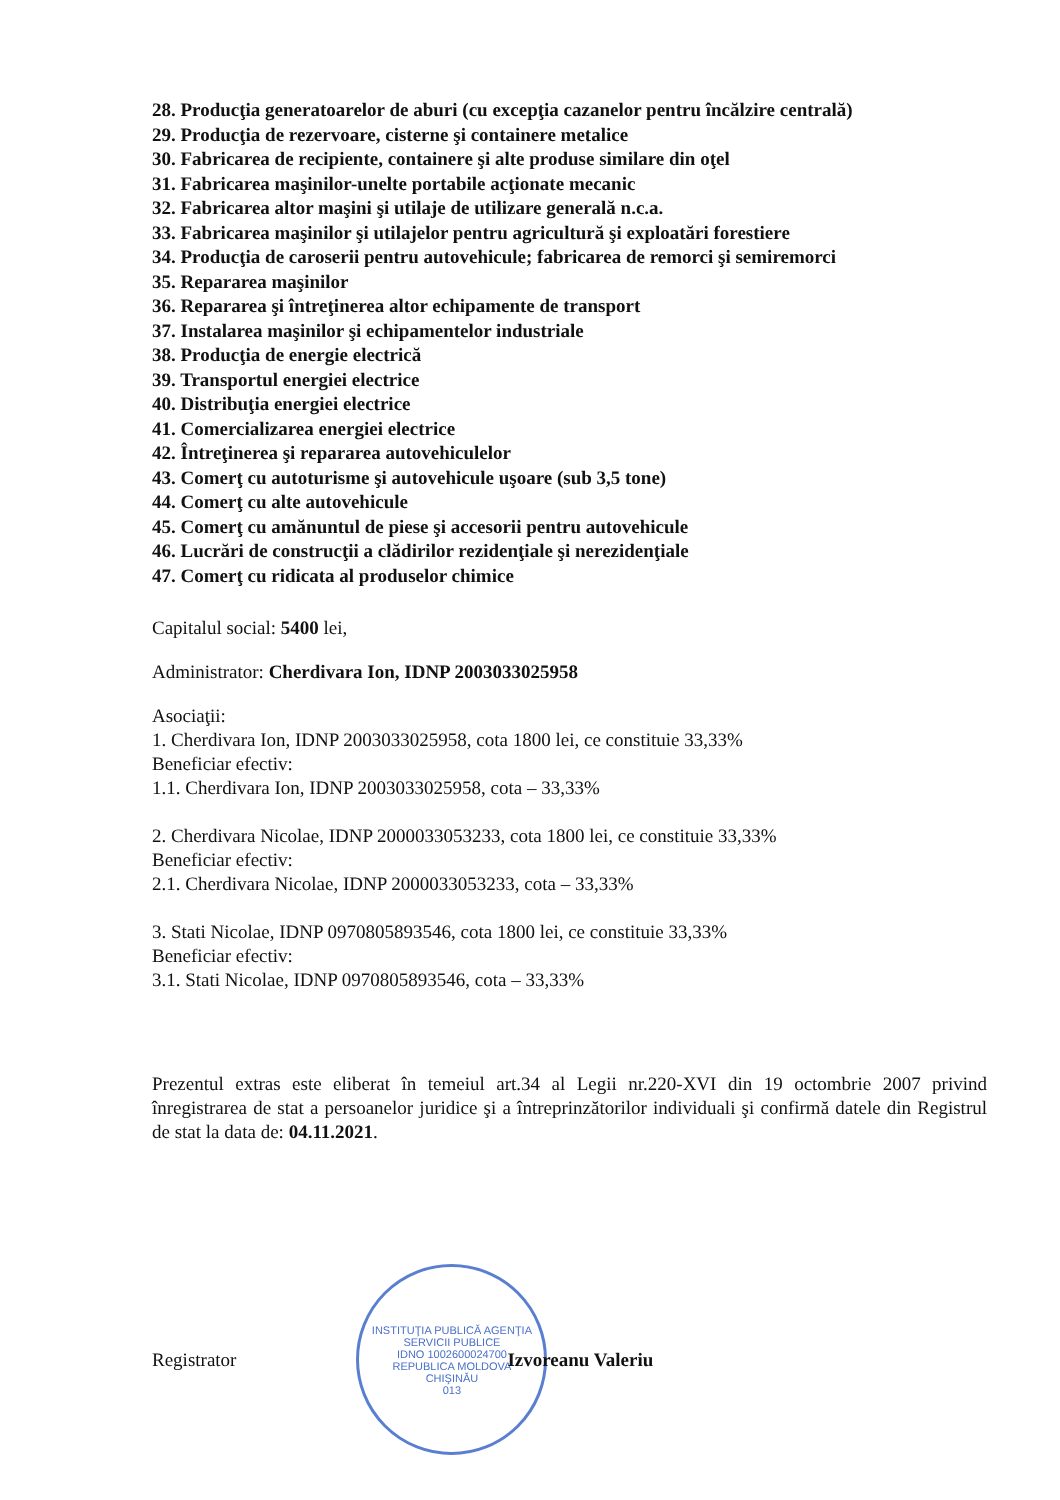28. Producţia generatoarelor de aburi (cu excepţia cazanelor pentru încălzire centrală)
29. Producţia de rezervoare, cisterne şi containere metalice
30. Fabricarea de recipiente, containere şi alte produse similare din oţel
31. Fabricarea maşinilor-unelte portabile acţionate mecanic
32. Fabricarea altor maşini şi utilaje de utilizare generală n.c.a.
33. Fabricarea maşinilor şi utilajelor pentru agricultură şi exploatări forestiere
34. Producţia de caroserii pentru autovehicule; fabricarea de remorci şi semiremorci
35. Repararea maşinilor
36. Repararea şi întreţinerea altor echipamente de transport
37. Instalarea maşinilor şi echipamentelor industriale
38. Producţia de energie electrică
39. Transportul energiei electrice
40. Distribuţia energiei electrice
41. Comercializarea energiei electrice
42. Întreţinerea şi repararea autovehiculelor
43. Comerţ cu autoturisme şi autovehicule uşoare (sub 3,5 tone)
44. Comerţ cu alte autovehicule
45. Comerţ cu amănuntul de piese şi accesorii pentru autovehicule
46. Lucrări de construcţii a clădirilor rezidenţiale şi nerezidenţiale
47. Comerţ cu ridicata al produselor chimice
Capitalul social: 5400 lei,
Administrator: Cherdivara Ion, IDNP 2003033025958
Asociaţii:
1. Cherdivara Ion, IDNP 2003033025958, cota 1800 lei, ce constituie 33,33%
Beneficiar efectiv:
1.1. Cherdivara Ion, IDNP 2003033025958, cota – 33,33%
2. Cherdivara Nicolae, IDNP 2000033053233, cota 1800 lei, ce constituie 33,33%
Beneficiar efectiv:
2.1. Cherdivara Nicolae, IDNP 2000033053233, cota – 33,33%
3. Stati Nicolae, IDNP 0970805893546, cota 1800 lei, ce constituie 33,33%
Beneficiar efectiv:
3.1. Stati Nicolae, IDNP 0970805893546, cota – 33,33%
Prezentul extras este eliberat în temeiul art.34 al Legii nr.220-XVI din 19 octombrie 2007 privind înregistrarea de stat a persoanelor juridice şi a întreprinzătorilor individuali şi confirmă datele din Registrul de stat la data de: 04.11.2021.
Registrator
INSTITUŢIA PUBLICĂ AGENŢIA SERVICII PUBLICE
IDNO 1002600024700
REPUBLICA MOLDOVA
CHIŞINĂU
013
Izvoreanu Valeriu